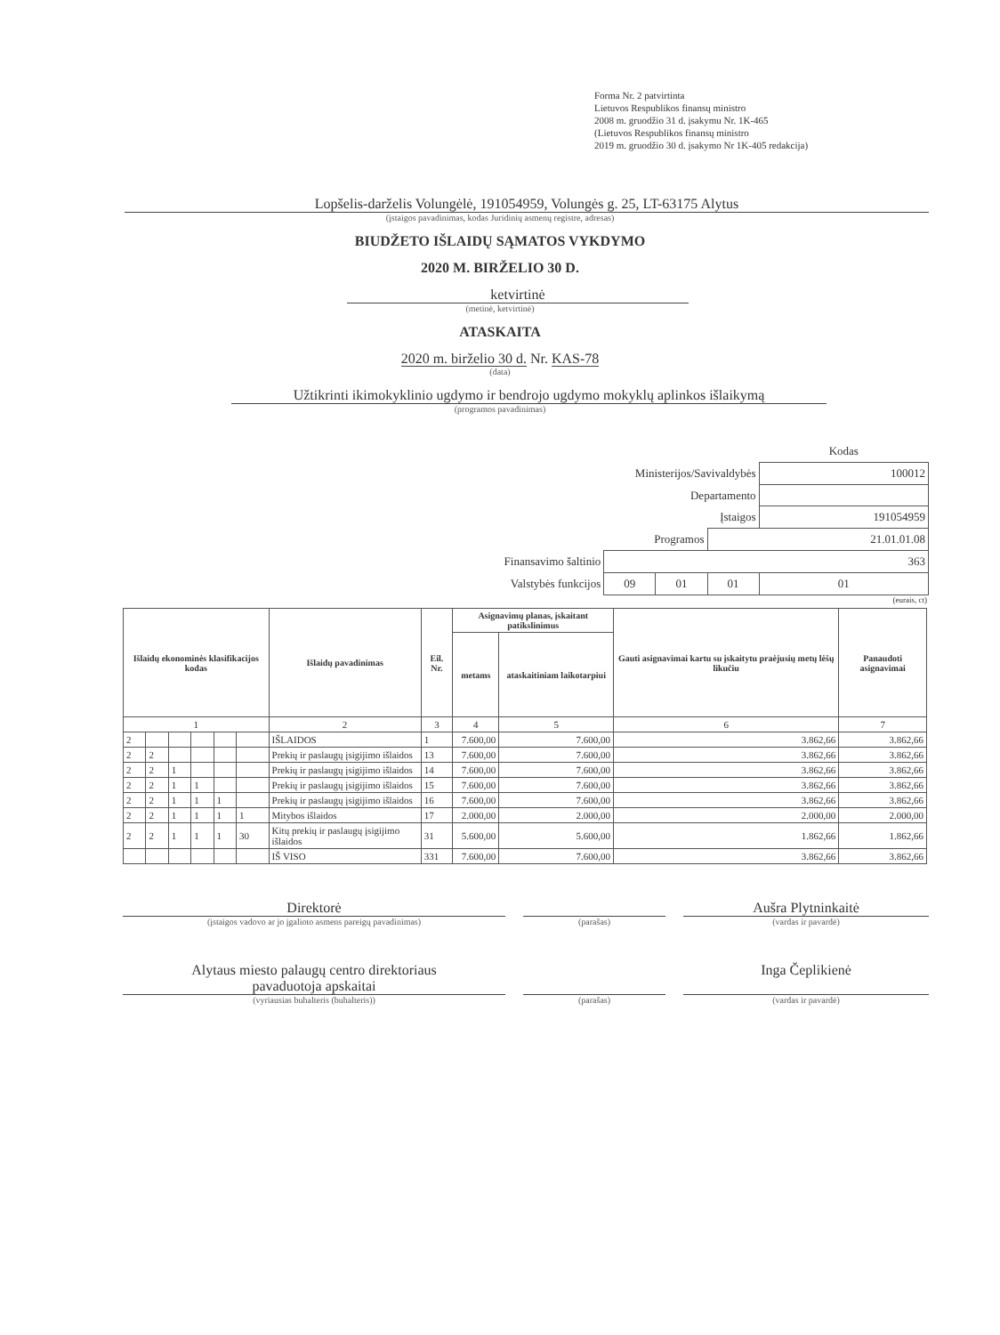Forma Nr. 2 patvirtinta
Lietuvos Respublikos finansų ministro
2008 m. gruodžio 31 d. įsakymu Nr. 1K-465
(Lietuvos Respublikos finansų ministro
2019 m. gruodžio 30 d. įsakymo Nr 1K-405 redakcija)
Lopšelis-darželis Volungėlė, 191054959, Volungės g. 25, LT-63175 Alytus
(įstaigos pavadinimas, kodas Juridinių asmenų registre, adresas)
BIUDŽETO IŠLAIDŲ SĄMATOS VYKDYMO
2020 M. BIRŽELIO 30 D.
ketvirtinė
(metinė, ketvirtinė)
ATASKAITA
2020 m. birželio 30 d. Nr. KAS-78
(data)
Užtikrinti ikimokyklinio ugdymo ir bendrojo ugdymo mokyklų aplinkos išlaikymą
(programos pavadinimas)
| | | | | Kodas |
| Ministerijos/Savivaldybės | | | | 100012 |
| Departamento | | | | |
| Įstaigos | | | | 191054959 |
| Programos | | | 21.01.01.08 | |
| Finansavimo šaltinio | 363 | | | |
| Valstybės funkcijos | 09 | 01 | 01 | 01 |
(eurais, ct)
| Išlaidų ekonominės klasifikacijos kodas | | | | | | Išlaidų pavadinimas | Eil. Nr. | Asignavimų planas, įskaitant patikslinimus | | Gauti asignavimai kartu su įskaitytu praėjusių metų lėšų likučiu | Panaudoti asignavimai |
| --- | --- | --- | --- | --- | --- | --- | --- | --- | --- | --- | --- |
| | | | | | | | | metams | ataskaitiniam laikotarpiui | | |
| 1 | | | | | | 2 | 3 | 4 | 5 | 6 | 7 |
| 2 | | | | | | IŠLAIDOS | 1 | 7.600,00 | 7.600,00 | 3.862,66 | 3.862,66 |
| 2 | 2 | | | | | Prekių ir paslaugų įsigijimo išlaidos | 13 | 7.600,00 | 7.600,00 | 3.862,66 | 3.862,66 |
| 2 | 2 | 1 | | | | Prekių ir paslaugų įsigijimo išlaidos | 14 | 7.600,00 | 7.600,00 | 3.862,66 | 3.862,66 |
| 2 | 2 | 1 | 1 | | | Prekių ir paslaugų įsigijimo išlaidos | 15 | 7.600,00 | 7.600,00 | 3.862,66 | 3.862,66 |
| 2 | 2 | 1 | 1 | 1 | | Prekių ir paslaugų įsigijimo išlaidos | 16 | 7.600,00 | 7.600,00 | 3.862,66 | 3.862,66 |
| 2 | 2 | 1 | 1 | 1 | 1 | Mitybos išlaidos | 17 | 2.000,00 | 2.000,00 | 2.000,00 | 2.000,00 |
| 2 | 2 | 1 | 1 | 1 | 30 | Kitų prekių ir paslaugų įsigijimo išlaidos | 31 | 5.600,00 | 5.600,00 | 1.862,66 | 1.862,66 |
| | | | | | | IŠ VISO | 331 | 7.600,00 | 7.600,00 | 3.862,66 | 3.862,66 |
Direktorė
(įstaigos vadovo ar jo įgalioto asmens pareigų pavadinimas)
(parašas)
Aušra Plytninkaitė
(vardas ir pavardė)
Alytaus miesto palaugų centro direktoriaus
pavaduotoja apskaitai
(vyriausias buhalteris (buhalteris))
(parašas)
Inga Čeplikienė
(vardas ir pavardė)